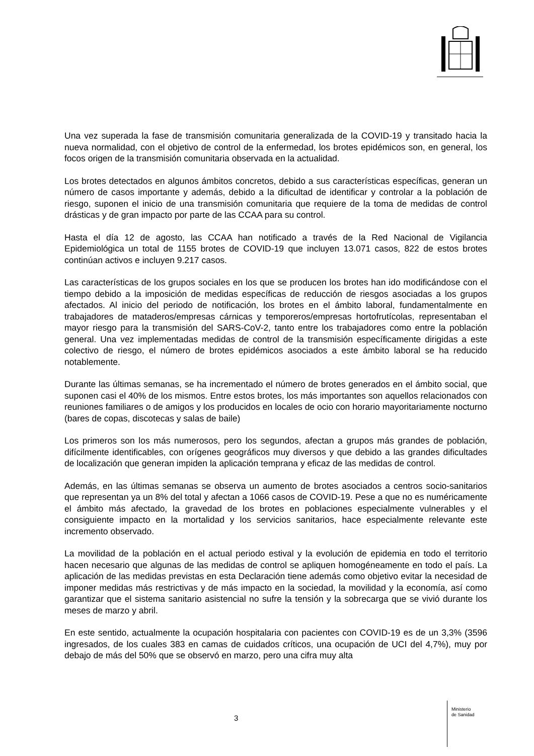Una vez superada la fase de transmisión comunitaria generalizada de la COVID-19 y transitado hacia la nueva normalidad, con el objetivo de control de la enfermedad, los brotes epidémicos son, en general, los focos origen de la transmisión comunitaria observada en la actualidad.
Los brotes detectados en algunos ámbitos concretos, debido a sus características específicas, generan un número de casos importante y además, debido a la dificultad de identificar y controlar a la población de riesgo, suponen el inicio de una transmisión comunitaria que requiere de la toma de medidas de control drásticas y de gran impacto por parte de las CCAA para su control.
Hasta el día 12 de agosto, las CCAA han notificado a través de la Red Nacional de Vigilancia Epidemiológica un total de 1155 brotes de COVID-19 que incluyen 13.071 casos, 822 de estos brotes continúan activos e incluyen 9.217 casos.
Las características de los grupos sociales en los que se producen los brotes han ido modificándose con el tiempo debido a la imposición de medidas específicas de reducción de riesgos asociadas a los grupos afectados. Al inicio del periodo de notificación, los brotes en el ámbito laboral, fundamentalmente en trabajadores de mataderos/empresas cárnicas y temporeros/empresas hortofrutícolas, representaban el mayor riesgo para la transmisión del SARS-CoV-2, tanto entre los trabajadores como entre la población general. Una vez implementadas medidas de control de la transmisión específicamente dirigidas a este colectivo de riesgo, el número de brotes epidémicos asociados a este ámbito laboral se ha reducido notablemente.
Durante las últimas semanas, se ha incrementado el número de brotes generados en el ámbito social, que suponen casi el 40% de los mismos. Entre estos brotes, los más importantes son aquellos relacionados con reuniones familiares o de amigos y los producidos en locales de ocio con horario mayoritariamente nocturno (bares de copas, discotecas y salas de baile)
Los primeros son los más numerosos, pero los segundos, afectan a grupos más grandes de población, difícilmente identificables, con orígenes geográficos muy diversos y que debido a las grandes dificultades de localización que generan impiden la aplicación temprana y eficaz de las medidas de control.
Además, en las últimas semanas se observa un aumento de brotes asociados a centros socio-sanitarios que representan ya un 8% del total y afectan a 1066 casos de COVID-19. Pese a que no es numéricamente el ámbito más afectado, la gravedad de los brotes en poblaciones especialmente vulnerables y el consiguiente impacto en la mortalidad y los servicios sanitarios, hace especialmente relevante este incremento observado.
La movilidad de la población en el actual periodo estival y la evolución de epidemia en todo el territorio hacen necesario que algunas de las medidas de control se apliquen homogéneamente en todo el país. La aplicación de las medidas previstas en esta Declaración tiene además como objetivo evitar la necesidad de imponer medidas más restrictivas y de más impacto en la sociedad, la movilidad y la economía, así como garantizar que el sistema sanitario asistencial no sufre la tensión y la sobrecarga que se vivió durante los meses de marzo y abril.
En este sentido, actualmente la ocupación hospitalaria con pacientes con COVID-19 es de un 3,3% (3596 ingresados, de los cuales 383 en camas de cuidados críticos, una ocupación de UCI del 4,7%), muy por debajo de más del 50% que se observó en marzo, pero una cifra muy alta
3
Ministerio
de Sanidad